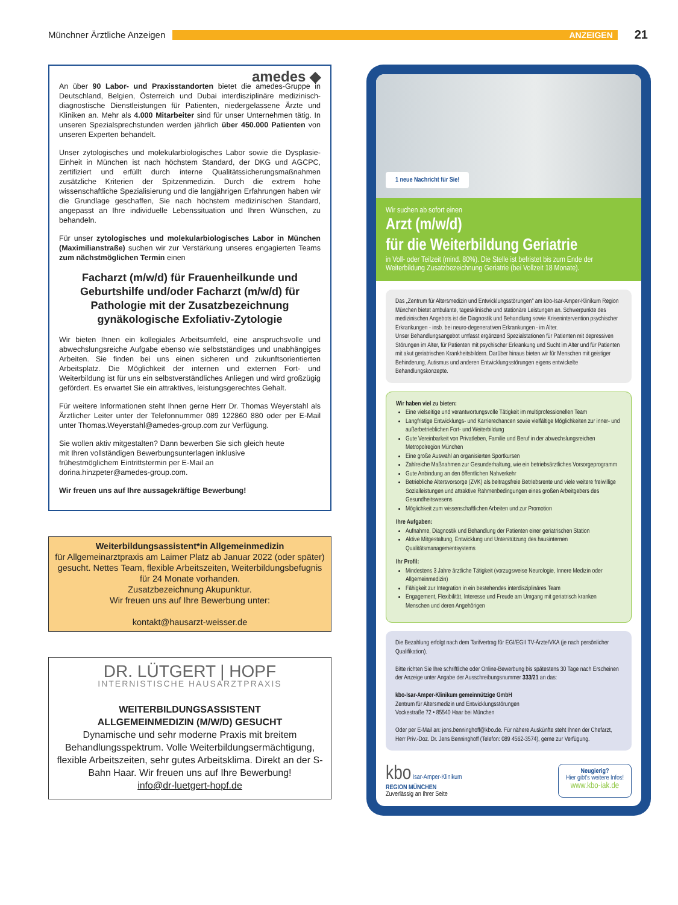Münchner Ärztliche Anzeigen
ANZEIGEN
21
amedes ◆
An über 90 Labor- und Praxisstandorten bietet die amedes-Gruppe in Deutschland, Belgien, Österreich und Dubai interdisziplinäre medizinisch-diagnostische Dienstleistungen für Patienten, niedergelassene Ärzte und Kliniken an. Mehr als 4.000 Mitarbeiter sind für unser Unternehmen tätig. In unseren Spezialsprechstunden werden jährlich über 450.000 Patienten von unseren Experten behandelt.
Unser zytologisches und molekularbiologisches Labor sowie die Dysplasie-Einheit in München ist nach höchstem Standard, der DKG und AGCPC, zertifiziert und erfüllt durch interne Qualitätssicherungsmaßnahmen zusätzliche Kriterien der Spitzenmedizin. Durch die extrem hohe wissenschaftliche Spezialisierung und die langjährigen Erfahrungen haben wir die Grundlage geschaffen, Sie nach höchstem medizinischen Standard, angepasst an Ihre individuelle Lebenssituation und Ihren Wünschen, zu behandeln.
Für unser zytologisches und molekularbiologisches Labor in München (Maximilianstraße) suchen wir zur Verstärkung unseres engagierten Teams zum nächstmöglichen Termin einen
Facharzt (m/w/d) für Frauenheilkunde und Geburtshilfe und/oder Facharzt (m/w/d) für Pathologie mit der Zusatzbezeichnung gynäkologische Exfoliativ-Zytologie
Wir bieten Ihnen ein kollegiales Arbeitsumfeld, eine anspruchsvolle und abwechslungsreiche Aufgabe ebenso wie selbstständiges und unabhängiges Arbeiten. Sie finden bei uns einen sicheren und zukunftsorientierten Arbeitsplatz. Die Möglichkeit der internen und externen Fort- und Weiterbildung ist für uns ein selbstverständliches Anliegen und wird großzügig gefördert. Es erwartet Sie ein attraktives, leistungsgerechtes Gehalt.
Für weitere Informationen steht Ihnen gerne Herr Dr. Thomas Weyerstahl als Ärztlicher Leiter unter der Telefonnummer 089 122860 880 oder per E-Mail unter Thomas.Weyerstahl@amedes-group.com zur Verfügung.
Sie wollen aktiv mitgestalten? Dann bewerben Sie sich gleich heute mit Ihren vollständigen Bewerbungsunterlagen inklusive frühestmöglichem Eintrittstermin per E-Mail an dorina.hinzpeter@amedes-group.com.
Wir freuen uns auf Ihre aussagekräftige Bewerbung!
Weiterbildungsassistent*in Allgemeinmedizin
für Allgemeinarztpraxis am Laimer Platz ab Januar 2022 (oder später) gesucht. Nettes Team, flexible Arbeitszeiten, Weiterbildungsbefugnis für 24 Monate vorhanden.
Zusatzbezeichnung Akupunktur.
Wir freuen uns auf Ihre Bewerbung unter:
kontakt@hausarzt-weisser.de
DR. LÜTGERT | HOPF
INTERNISTISCHE HAUSARZTPRAXIS
WEITERBILDUNGSASSISTENT
ALLGEMEINMEDIZIN (M/W/D) GESUCHT
Dynamische und sehr moderne Praxis mit breitem Behandlungsspektrum. Volle Weiterbildungsermächtigung, flexible Arbeitszeiten, sehr gutes Arbeitsklima. Direkt an der S-Bahn Haar. Wir freuen uns auf Ihre Bewerbung!
info@dr-luetgert-hopf.de
1 neue Nachricht für Sie!
Wir suchen ab sofort einen
Arzt (m/w/d)
für die Weiterbildung Geriatrie
in Voll- oder Teilzeit (mind. 80%). Die Stelle ist befristet bis zum Ende der Weiterbildung Zusatzbezeichnung Geriatrie (bei Vollzeit 18 Monate).
Das „Zentrum für Altersmedizin und Entwicklungsstörungen" am kbo-Isar-Amper-Klinikum Region München bietet ambulante, tagesklinische und stationäre Leistungen an. Schwerpunkte des medizinischen Angebots ist die Diagnostik und Behandlung sowie Krisenintervention psychischer Erkrankungen - insb. bei neuro-degenerativen Erkrankungen - im Alter.
Unser Behandlungsangebot umfasst ergänzend Spezialstationen für Patienten mit depressiven Störungen im Alter, für Patienten mit psychischer Erkrankung und Sucht im Alter und für Patienten mit akut geriatrischen Krankheitsbildern. Darüber hinaus bieten wir für Menschen mit geistiger Behinderung, Autismus und anderen Entwicklungsstörungen eigens entwickelte Behandlungskonzepte.
Wir haben viel zu bieten:
Eine vielseitige und verantwortungsvolle Tätigkeit im multiprofessionellen Team
Langfristige Entwicklungs- und Karrierechancen sowie vielfältige Möglichkeiten zur inner- und außerbetrieblichen Fort- und Weiterbildung
Gute Vereinbarkeit von Privatleben, Familie und Beruf in der abwechslungsreichen Metropolregion München
Eine große Auswahl an organisierten Sportkursen
Zahlreiche Maßnahmen zur Gesunderhaltung, wie ein betriebsärztliches Vorsorgeprogramm
Gute Anbindung an den öffentlichen Nahverkehr
Betriebliche Altersvorsorge (ZVK) als beitragsfreie Betriebsrente und viele weitere freiwillige Sozialleistungen und attraktive Rahmenbedingungen eines großen Arbeitgebers des Gesundheitswesens
Möglichkeit zum wissenschaftlichen Arbeiten und zur Promotion
Ihre Aufgaben:
Aufnahme, Diagnostik und Behandlung der Patienten einer geriatrischen Station
Aktive Mitgestaltung, Entwicklung und Unterstützung des hausinternen Qualitätsmanagementsystems
Ihr Profil:
Mindestens 3 Jahre ärztliche Tätigkeit (vorzugsweise Neurologie, Innere Medizin oder Allgemeinmedizin)
Fähigkeit zur Integration in ein bestehendes interdisziplinäres Team
Engagement, Flexibilität, Interesse und Freude am Umgang mit geriatrisch kranken Menschen und deren Angehörigen
Die Bezahlung erfolgt nach dem Tarifvertrag für EGI/EGII TV-Ärzte/VKA (je nach persönlicher Qualifikation).
Bitte richten Sie Ihre schriftliche oder Online-Bewerbung bis spätestens 30 Tage nach Erscheinen der Anzeige unter Angabe der Ausschreibungsnummer 333/21 an das:
kbo-Isar-Amper-Klinikum gemeinnützige GmbH
Zentrum für Altersmedizin und Entwicklungsstörungen
Vockestraße 72 • 85540 Haar bei München
Oder per E-Mail an: jens.benninghoff@kbo.de. Für nähere Auskünfte steht Ihnen der Chefarzt, Herr Priv.-Doz. Dr. Jens Benninghoff (Telefon: 089 4562-3574), gerne zur Verfügung.
kbo Isar-Amper-Klinikum
REGION MÜNCHEN
Zuverlässig an Ihrer Seite
Neugierig?
Hier gibt's weitere Infos!
www.kbo-iak.de